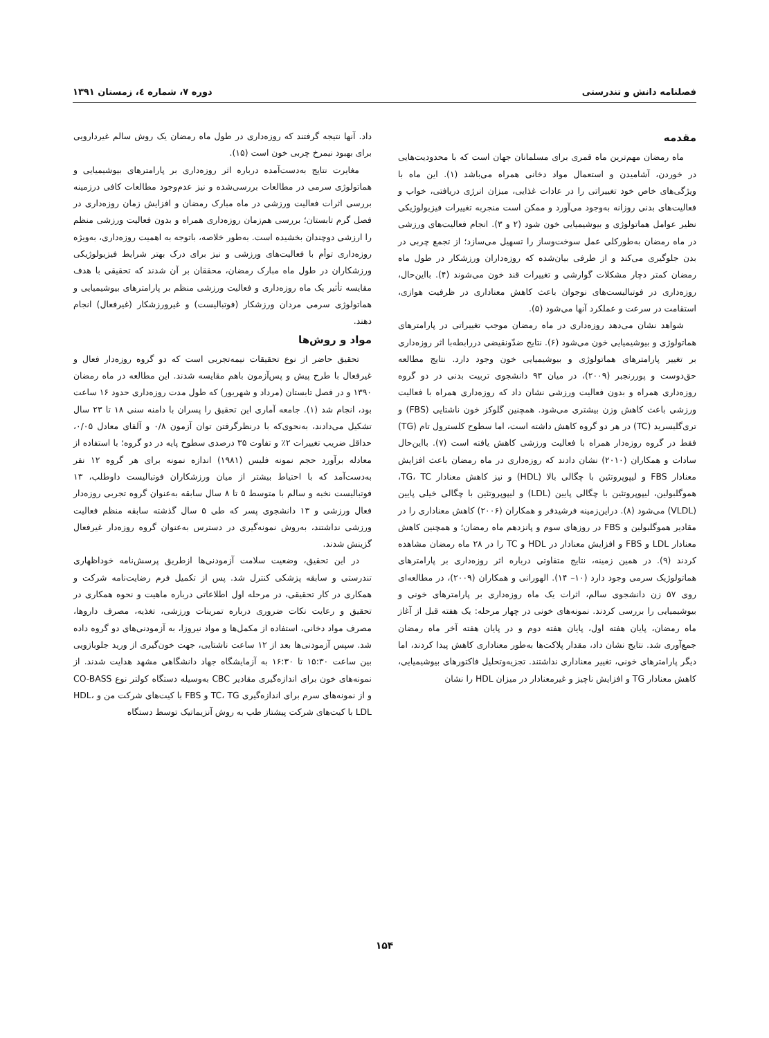فصلنامه دانش و تندرستی دوره ۷، شماره ٤، زمستان ۱۳۹۱
مقدمه
ماه رمضان مهم‌ترین ماه قمری برای مسلمانان جهان است که با محدودیت‌هایی در خوردن، آشامیدن و استعمال مواد دخانی همراه می‌باشد (۱). این ماه با ویژگی‌های خاص خود تغییراتی را در عادات غذایی، میزان انرژی دریافتی، خواب و فعالیت‌های بدنی روزانه به‌وجود می‌آورد و ممکن است منجربه تغییرات فیزیولوژیکی نظیر عوامل هماتولوژی و بیوشیمیایی خون شود (۲ و ۳). انجام فعالیت‌های ورزشی در ماه رمضان به‌طورکلی عمل سوخت‌وساز را تسهیل می‌سازد؛ از تجمع چربی در بدن جلوگیری می‌کند و از طرفی بیان‌شده که روزه‌داران ورزشکار در طول ماه رمضان کمتر دچار مشکلات گوارشی و تغییرات قند خون می‌شوند (۴). بااین‌حال، روزه‌داری در فوتبالیست‌های نوجوان باعث کاهش معناداری در ظرفیت هوازی، استقامت در سرعت و عملکرد آنها می‌شود (۵).
شواهد نشان می‌دهد روزه‌داری در ماه رمضان موجب تغییراتی در پارامترهای هماتولوژی و بیوشیمیایی خون می‌شود (۶). نتایج ضدّونقیضی دررابطه‌با اثر روزه‌داری بر تغییر پارامترهای هماتولوژی و بیوشیمیایی خون وجود دارد. نتایج مطالعه حق‌دوست و پوررنجبر (۲۰۰۹)، در میان ۹۳ دانشجوی تربیت بدنی در دو گروه روزه‌داری همراه و بدون فعالیت ورزشی نشان داد که روزه‌داری همراه با فعالیت ورزشی باعث کاهش وزن بیشتری می‌شود. همچنین گلوکز خون ناشتایی (FBS) و تری‌گلیسرید (TC) در هر دو گروه کاهش داشته است، اما سطوح کلسترول تام (TG) فقط در گروه روزه‌دار همراه با فعالیت ورزشی کاهش یافته است (۷). بااین‌حال سادات و همکاران (۲۰۱۰) نشان دادند که روزه‌داری در ماه رمضان باعث افزایش معنادار FBS و لیپوپروتئین با چگالی بالا (HDL) و نیز کاهش معنادار TG، TC، هموگلبولین، لیپوپروتئین با چگالی پایین (LDL) و لیپوپروتئین با چگالی خیلی پایین (VLDL) می‌شود (۸). دراین‌زمینه فرشیدفر و همکاران (۲۰۰۶) کاهش معناداری را در مقادیر هموگلبولین و FBS در روزهای سوم و پانزدهم ماه رمضان؛ و همچنین کاهش معنادار LDL و FBS و افزایش معنادار در HDL و TC را در ۲۸ ماه رمضان مشاهده کردند (۹). در همین زمینه، نتایج متفاوتی درباره اثر روزه‌داری بر پارامترهای هماتولوژیک سرمی وجود دارد (۱۰– ۱۴). الهورانی و همکاران (۲۰۰۹)، در مطالعه‌ای روی ۵۷ زن دانشجوی سالم، اثرات یک ماه روزه‌داری بر پارامترهای خونی و بیوشیمیایی را بررسی کردند. نمونه‌های خونی در چهار مرحله: یک هفته قبل از آغاز ماه رمضان، پایان هفته اول، پایان هفته دوم و در پایان هفته آخر ماه رمضان جمع‌آوری شد. نتایج نشان داد، مقدار پلاکت‌ها به‌طور معناداری کاهش پیدا کردند، اما دیگر پارامترهای خونی، تغییر معناداری نداشتند. تجزیه‌وتحلیل فاکتورهای بیوشیمیایی، کاهش معنادار TG و افزایش ناچیز و غیرمعنادار در میزان HDL را نشان
داد. آنها نتیجه گرفتند که روزه‌داری در طول ماه رمضان یک روش سالم غیردارویی برای بهبود نیمرخ چربی خون است (۱۵).
مغایرت نتایج به‌دست‌آمده درباره اثر روزه‌داری بر پارامترهای بیوشیمیایی و هماتولوژی سرمی در مطالعات بررسی‌شده و نیز عدم‌وجود مطالعات کافی درزمینه بررسی اثرات فعالیت ورزشی در ماه مبارک رمضان و افزایش زمان روزه‌داری در فصل گرم تابستان؛ بررسی هم‌زمان روزه‌داری همراه و بدون فعالیت ورزشی منظم را ارزشی دوچندان بخشیده است. به‌طور خلاصه، باتوجه به اهمیت روزه‌داری، به‌ویژه روزه‌داری توأم با فعالیت‌های ورزشی و نیز برای درک بهتر شرایط فیزیولوژیکی ورزشکاران در طول ماه مبارک رمضان، محققان بر آن شدند که تحقیقی با هدف مقایسه تأثیر یک ماه روزه‌داری و فعالیت ورزشی منظم بر پارامترهای بیوشیمیایی و هماتولوژی سرمی مردان ورزشکار (فوتبالیست) و غیرورزشکار (غیرفعال) انجام دهند.
مواد و روش‌ها
تحقیق حاضر از نوع تحقیقات نیمه‌تجربی است که دو گروه روزه‌دار فعال و غیرفعال با طرح پیش و پس‌آزمون باهم مقایسه شدند. این مطالعه در ماه رمضان ۱۳۹۰ و در فصل تابستان (مرداد و شهریور) که طول مدت روزه‌داری حدود ۱۶ ساعت بود، انجام شد (۱). جامعه آماری این تحقیق را پسران با دامنه سنی ۱۸ تا ۲۳ سال تشکیل می‌دادند، به‌نحوی‌که با درنظرگرفتن توان آزمون ۰/۸ و آلفای معادل ۰/۰۵، حداقل ضریب تغییرات ۲٪ و تفاوت ۳۵ درصدی سطوح پایه در دو گروه؛ با استفاده از معادله برآورد حجم نمونه فلیس (۱۹۸۱) اندازه نمونه برای هر گروه ۱۲ نفر به‌دست‌آمد که با احتیاط بیشتر از میان ورزشکاران فوتبالیست داوطلب، ۱۳ فوتبالیست نخبه و سالم با متوسط ۵ تا ۸ سال سابقه به‌عنوان گروه تجربی روزه‌دار فعال ورزشی و ۱۳ دانشجوی پسر که طی ۵ سال گذشته سابقه منظم فعالیت ورزشی نداشتند، به‌روش نمونه‌گیری در دسترس به‌عنوان گروه روزه‌دار غیرفعال گزینش شدند.
در این تحقیق، وضعیت سلامت آزمودنی‌ها ازطریق پرسش‌نامه خوداظهاری تندرستی و سابقه پزشکی کنترل شد. پس از تکمیل فرم رضایت‌نامه شرکت و همکاری در کار تحقیقی، در مرحله اول اطلاعاتی درباره ماهیت و نحوه همکاری در تحقیق و رعایت نکات ضروری درباره تمرینات ورزشی، تغذیه، مصرف داروها، مصرف مواد دخانی، استفاده از مکمل‌ها و مواد نیروزا، به آزمودنی‌های دو گروه داده شد. سپس آزمودنی‌ها بعد از ۱۲ ساعت ناشتایی، جهت خون‌گیری از ورید جلوبازویی بین ساعت ۱۵:۳۰ تا ۱۶:۳۰ به آزمایشگاه جهاد دانشگاهی مشهد هدایت شدند. از نمونه‌های خون برای اندازه‌گیری مقادیر CBC به‌وسیله دستگاه کولتر نوع CO-BASS و از نمونه‌های سرم برای اندازه‌گیری TC، TG و FBS با کیت‌های شرکت من و HDL، LDL با کیت‌های شرکت پیشتاز طب به روش آنزیماتیک توسط دستگاه
۱۵۴